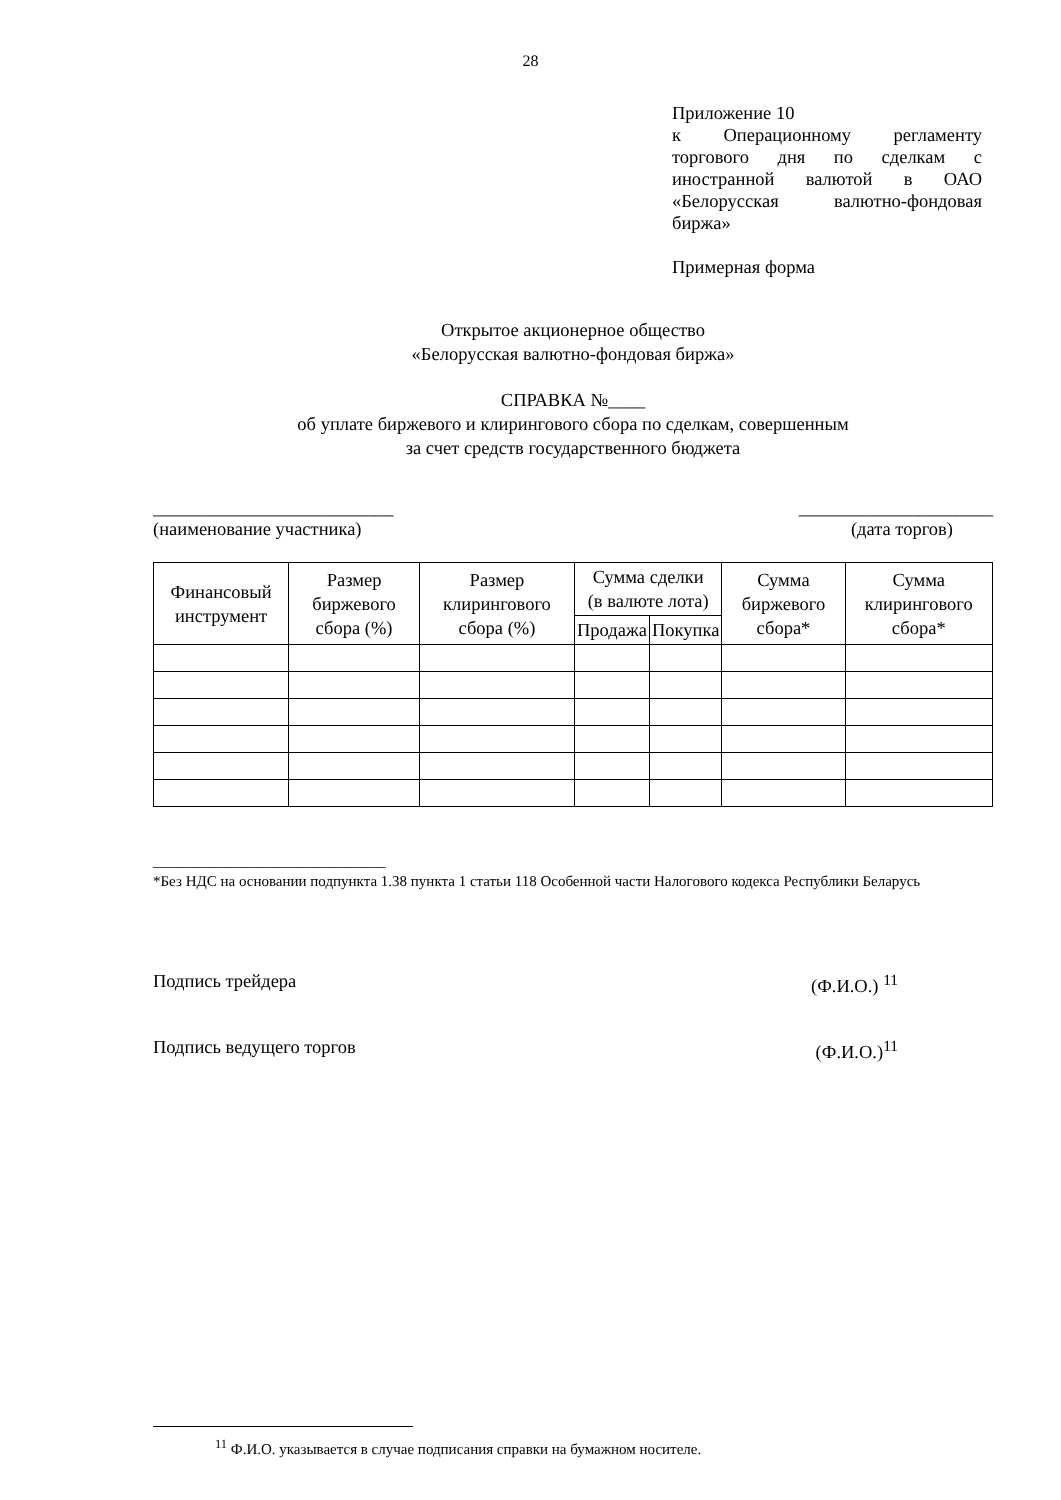28
Приложение 10
к Операционному регламенту торгового дня по сделкам с иностранной валютой в ОАО «Белорусская валютно-фондовая биржа»
Примерная форма
Открытое акционерное общество
«Белорусская валютно-фондовая биржа»
СПРАВКА №____
об уплате биржевого и клирингового сбора по сделкам, совершенным
за счет средств государственного бюджета
__________________________ _____________________
(наименование участника) (дата торгов)
| Финансовый инструмент | Размер биржевого сбора (%) | Размер клирингового сбора (%) | Сумма сделки (в валюте лота) | | Сумма биржевого сбора* | Сумма клирингового сбора* |
| --- | --- | --- | --- | --- | --- | --- |
| | | | Продажа | Покупка | | |
_______________________________
*Без НДС на основании подпункта 1.38 пункта 1 статьи 118 Особенной части Налогового кодекса Республики Беларусь
Подпись трейдера (Ф.И.О.) <sup>11</sup>
Подпись ведущего торгов (Ф.И.О.)<sup>11</sup>
<sup>11</sup> Ф.И.О. указывается в случае подписания справки на бумажном носителе.